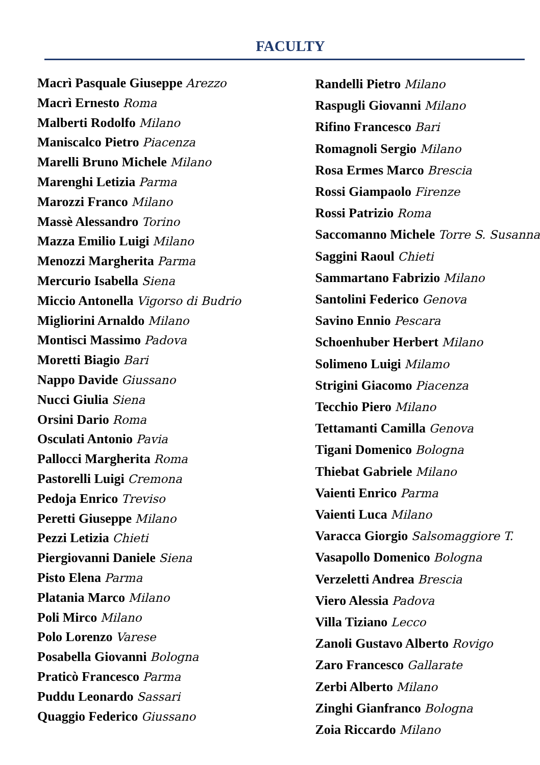FACULTY
Macrì Pasquale Giuseppe Arezzo
Macrì Ernesto Roma
Malberti Rodolfo Milano
Maniscalco Pietro Piacenza
Marelli Bruno Michele Milano
Marenghi Letizia Parma
Marozzi Franco Milano
Massè Alessandro Torino
Mazza Emilio Luigi Milano
Menozzi Margherita Parma
Mercurio Isabella Siena
Miccio Antonella Vigorso di Budrio
Migliorini Arnaldo Milano
Montisci Massimo Padova
Moretti Biagio Bari
Nappo Davide Giussano
Nucci Giulia Siena
Orsini Dario Roma
Osculati Antonio Pavia
Pallocci Margherita Roma
Pastorelli Luigi Cremona
Pedoja Enrico Treviso
Peretti Giuseppe Milano
Pezzi Letizia Chieti
Piergiovanni Daniele Siena
Pisto Elena Parma
Platania Marco Milano
Poli Mirco Milano
Polo Lorenzo Varese
Posabella Giovanni Bologna
Praticò Francesco Parma
Puddu Leonardo Sassari
Quaggio Federico Giussano
Randelli Pietro Milano
Raspugli Giovanni Milano
Rifino Francesco Bari
Romagnoli Sergio Milano
Rosa Ermes Marco Brescia
Rossi Giampaolo Firenze
Rossi Patrizio Roma
Saccomanno Michele Torre S. Susanna
Saggini Raoul Chieti
Sammartano Fabrizio Milano
Santolini Federico Genova
Savino Ennio Pescara
Schoenhuber Herbert Milano
Solimeno Luigi Milamo
Strigini Giacomo Piacenza
Tecchio Piero Milano
Tettamanti Camilla Genova
Tigani Domenico Bologna
Thiebat Gabriele Milano
Vaienti Enrico Parma
Vaienti Luca Milano
Varacca Giorgio Salsomaggiore T.
Vasapollo Domenico Bologna
Verzeletti Andrea Brescia
Viero Alessia Padova
Villa Tiziano Lecco
Zanoli Gustavo Alberto Rovigo
Zaro Francesco Gallarate
Zerbi Alberto Milano
Zinghi Gianfranco Bologna
Zoia Riccardo Milano